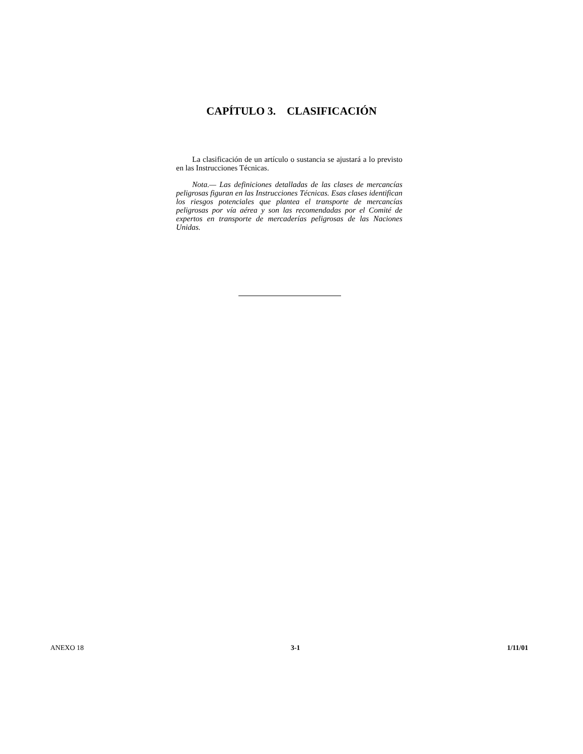CAPÍTULO 3. CLASIFICACIÓN
La clasificación de un artículo o sustancia se ajustará a lo previsto en las Instrucciones Técnicas.
Nota.— Las definiciones detalladas de las clases de mercancías peligrosas figuran en las Instrucciones Técnicas. Esas clases identifican los riesgos potenciales que plantea el transporte de mercancías peligrosas por vía aérea y son las recomendadas por el Comité de expertos en transporte de mercaderías peligrosas de las Naciones Unidas.
ANEXO 18 3-1 1/11/01